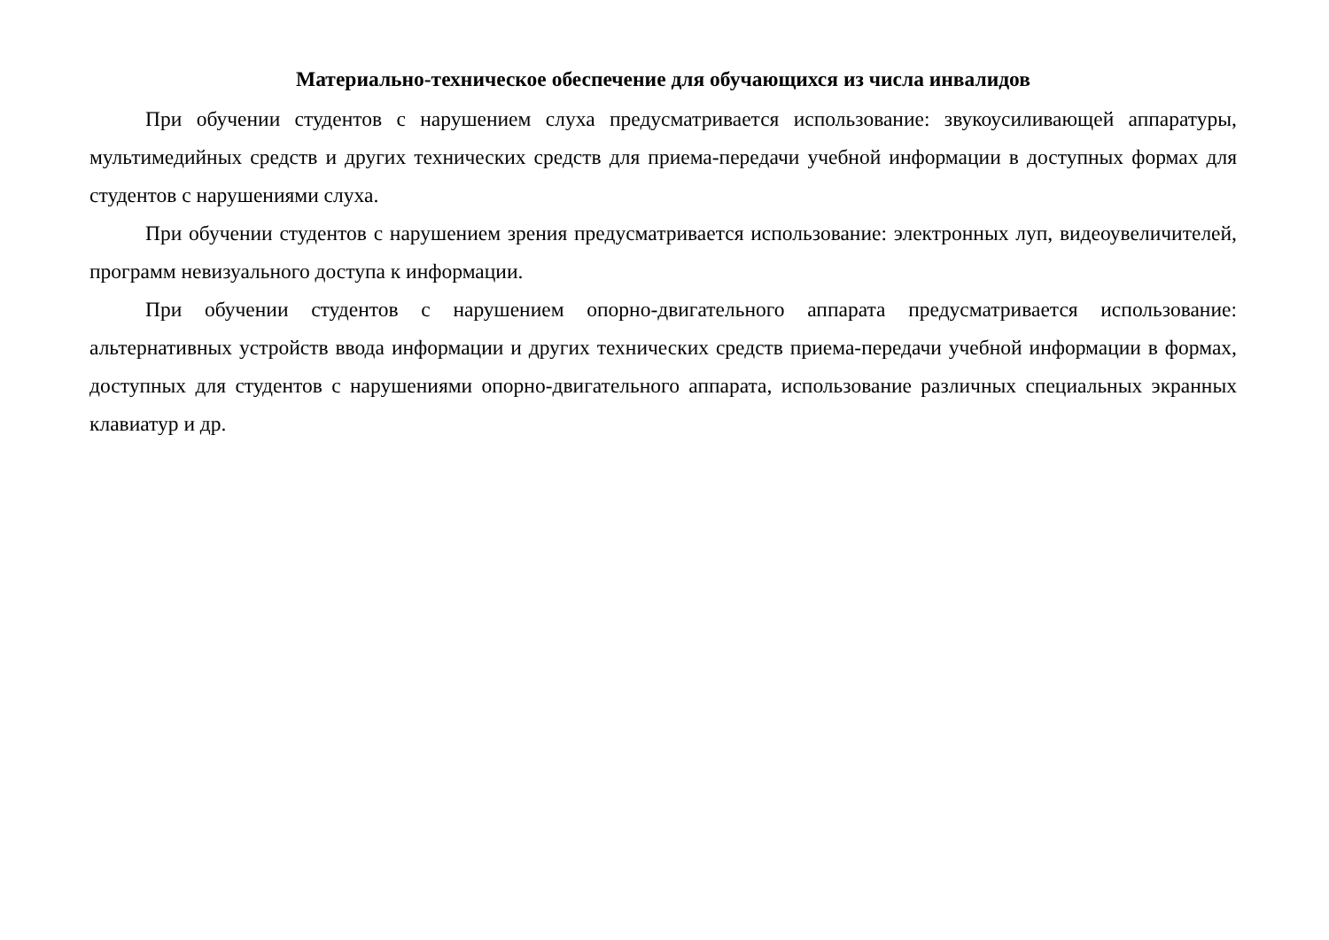Материально-техническое обеспечение для обучающихся из числа инвалидов
При обучении студентов с нарушением слуха предусматривается использование: звукоусиливающей аппаратуры, мультимедийных средств и других технических средств для приема-передачи учебной информации в доступных формах для студентов с нарушениями слуха.
При обучении студентов с нарушением зрения предусматривается использование: электронных луп, видеоувеличителей, программ невизуального доступа к информации.
При обучении студентов с нарушением опорно-двигательного аппарата предусматривается использование: альтернативных устройств ввода информации и других технических средств приема-передачи учебной информации в формах, доступных для студентов с нарушениями опорно-двигательного аппарата, использование различных специальных экранных клавиатур и др.